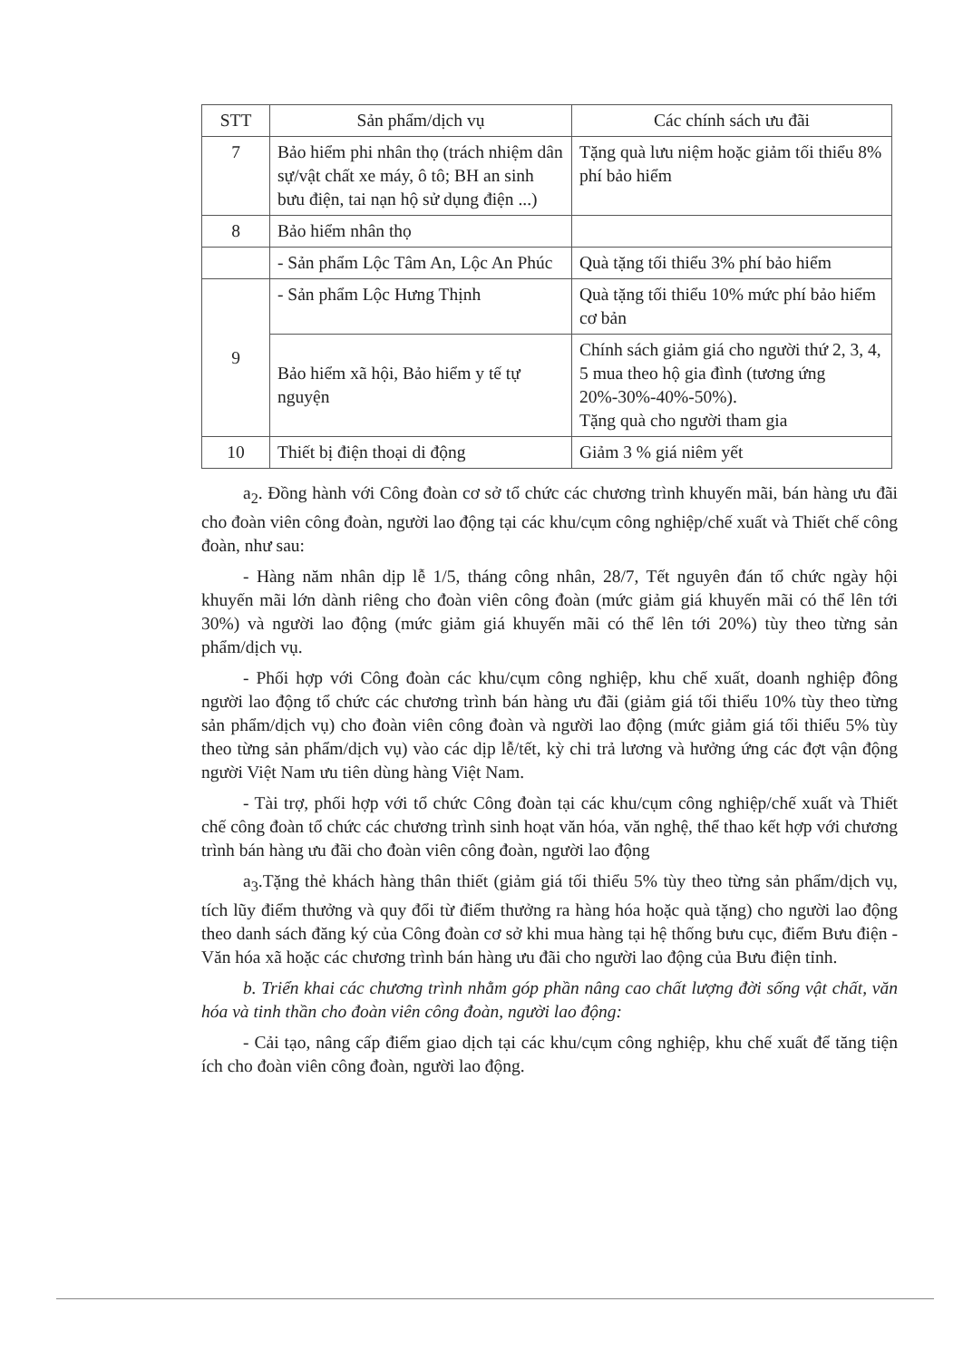| STT | Sản phẩm/dịch vụ | Các chính sách ưu đãi |
| --- | --- | --- |
| 7 | Bảo hiểm phi nhân thọ (trách nhiệm dân sự/vật chất xe máy, ô tô; BH an sinh bưu điện, tai nạn hộ sử dụng điện ...) | Tặng quà lưu niệm hoặc giảm tối thiểu 8% phí bảo hiểm |
| 8 | Bảo hiểm nhân thọ | |
| | - Sản phẩm Lộc Tâm An, Lộc An Phúc | Quà tặng tối thiểu 3% phí bảo hiểm |
| 9 | - Sản phẩm Lộc Hưng Thịnh | Quà tặng tối thiểu 10% mức phí bảo hiểm cơ bản |
| | Bảo hiểm xã hội, Bảo hiểm y tế tự nguyện | Chính sách giảm giá cho người thứ 2, 3, 4, 5 mua theo hộ gia đình (tương ứng 20%-30%-40%-50%). Tặng quà cho người tham gia |
| 10 | Thiết bị điện thoại di động | Giảm 3 % giá niêm yết |
a<sub>2</sub>. Đồng hành với Công đoàn cơ sở tổ chức các chương trình khuyến mãi, bán hàng ưu đãi cho đoàn viên công đoàn, người lao động tại các khu/cụm công nghiệp/chế xuất và Thiết chế công đoàn, như sau:
- Hàng năm nhân dịp lễ 1/5, tháng công nhân, 28/7, Tết nguyên đán tổ chức ngày hội khuyến mãi lớn dành riêng cho đoàn viên công đoàn (mức giảm giá khuyến mãi có thể lên tới 30%) và người lao động (mức giảm giá khuyến mãi có thể lên tới 20%) tùy theo từng sản phẩm/dịch vụ.
- Phối hợp với Công đoàn các khu/cụm công nghiệp, khu chế xuất, doanh nghiệp đông người lao động tổ chức các chương trình bán hàng ưu đãi (giảm giá tối thiểu 10% tùy theo từng sản phẩm/dịch vụ) cho đoàn viên công đoàn và người lao động (mức giảm giá tối thiểu 5% tùy theo từng sản phẩm/dịch vụ) vào các dịp lễ/tết, kỳ chi trả lương và hưởng ứng các đợt vận động người Việt Nam ưu tiên dùng hàng Việt Nam.
- Tài trợ, phối hợp với tổ chức Công đoàn tại các khu/cụm công nghiệp/chế xuất và Thiết chế công đoàn tổ chức các chương trình sinh hoạt văn hóa, văn nghệ, thể thao kết hợp với chương trình bán hàng ưu đãi cho đoàn viên công đoàn, người lao động
a<sub>3</sub>.Tặng thẻ khách hàng thân thiết (giảm giá tối thiểu 5% tùy theo từng sản phẩm/dịch vụ, tích lũy điểm thưởng và quy đổi từ điểm thưởng ra hàng hóa hoặc quà tặng) cho người lao động theo danh sách đăng ký của Công đoàn cơ sở khi mua hàng tại hệ thống bưu cục, điểm Bưu điện -Văn hóa xã hoặc các chương trình bán hàng ưu đãi cho người lao động của Bưu điện tỉnh.
b. Triển khai các chương trình nhằm góp phần nâng cao chất lượng đời sống vật chất, văn hóa và tinh thần cho đoàn viên công đoàn, người lao động:
- Cải tạo, nâng cấp điểm giao dịch tại các khu/cụm công nghiệp, khu chế xuất để tăng tiện ích cho đoàn viên công đoàn, người lao động.